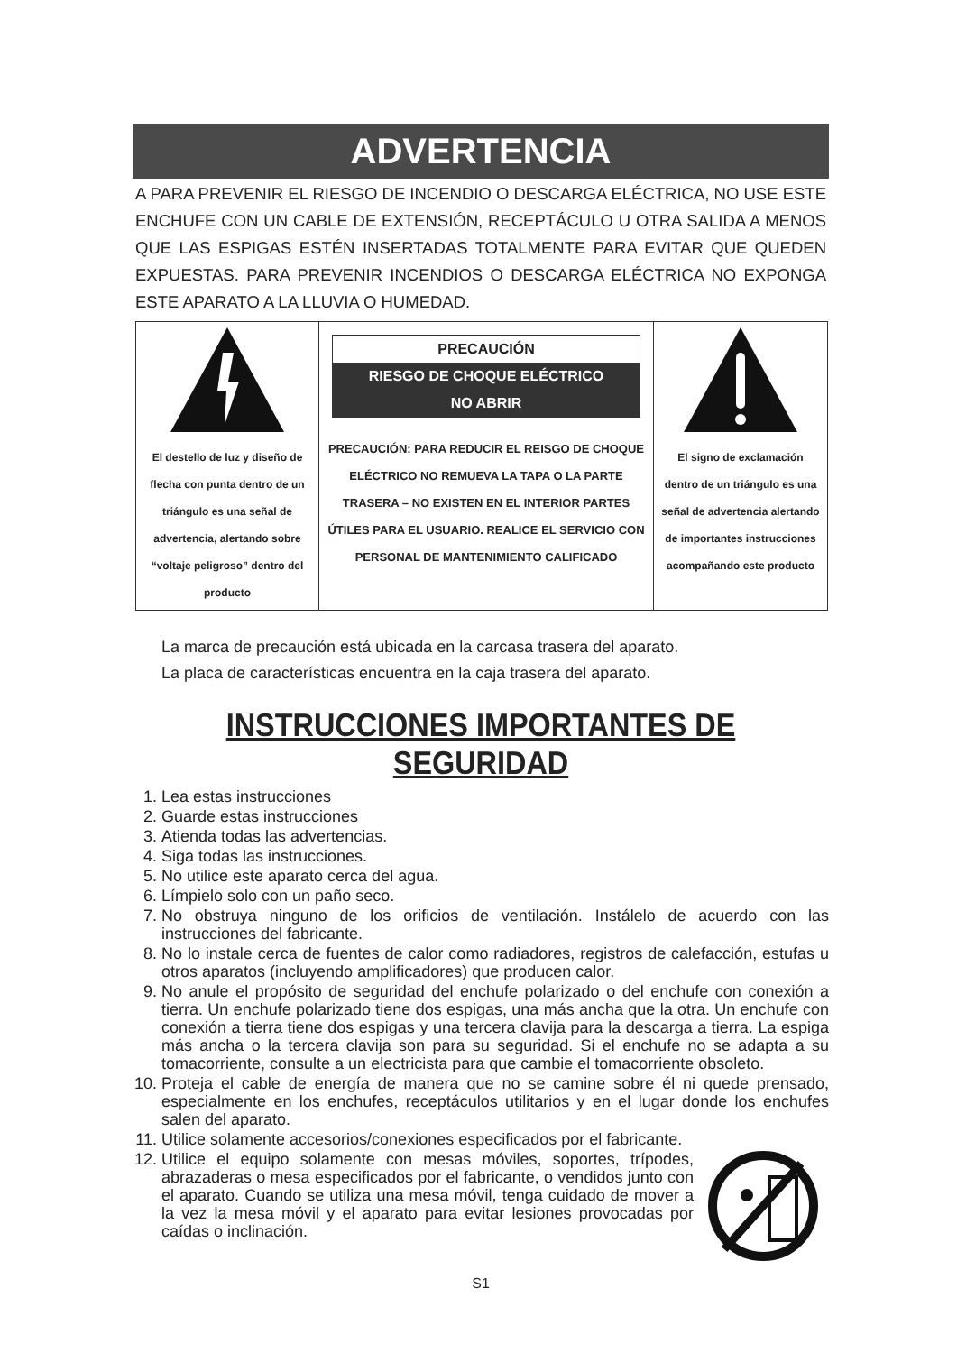ADVERTENCIA
A PARA PREVENIR EL RIESGO DE INCENDIO O DESCARGA ELÉCTRICA, NO USE ESTE ENCHUFE CON UN CABLE DE EXTENSIÓN, RECEPTÁCULO U OTRA SALIDA A MENOS QUE LAS ESPIGAS ESTÉN INSERTADAS TOTALMENTE PARA EVITAR QUE QUEDEN EXPUESTAS. PARA PREVENIR INCENDIOS O DESCARGA ELÉCTRICA NO EXPONGA ESTE APARATO A LA LLUVIA O HUMEDAD.
| El destello de luz y diseño de flecha con punta dentro de un triángulo es una señal de advertencia, alertando sobre “voltaje peligroso” dentro del producto | PRECAUCIÓN RIESGO DE CHOQUE ELÉCTRICO NO ABRIR PRECAUCIÓN: PARA REDUCIR EL REISGO DE CHOQUE ELÉCTRICO NO REMUEVA LA TAPA O LA PARTE TRASERA – NO EXISTEN EN EL INTERIOR PARTES ÚTILES PARA EL USUARIO. REALICE EL SERVICIO CON PERSONAL DE MANTENIMIENTO CALIFICADO | El signo de exclamación dentro de un triángulo es una señal de advertencia alertando de importantes instrucciones acompañando este producto |
La marca de precaución está ubicada en la carcasa trasera del aparato.
La placa de características encuentra en la caja trasera del aparato.
INSTRUCCIONES IMPORTANTES DE SEGURIDAD
1. Lea estas instrucciones
2. Guarde estas instrucciones
3. Atienda todas las advertencias.
4. Siga todas las instrucciones.
5. No utilice este aparato cerca del agua.
6. Límpielo solo con un paño seco.
7. No obstruya ninguno de los orificios de ventilación. Instálelo de acuerdo con las instrucciones del fabricante.
8. No lo instale cerca de fuentes de calor como radiadores, registros de calefacción, estufas u otros aparatos (incluyendo amplificadores) que producen calor.
9. No anule el propósito de seguridad del enchufe polarizado o del enchufe con conexión a tierra. Un enchufe polarizado tiene dos espigas, una más ancha que la otra. Un enchufe con conexión a tierra tiene dos espigas y una tercera clavija para la descarga a tierra. La espiga más ancha o la tercera clavija son para su seguridad. Si el enchufe no se adapta a su tomacorriente, consulte a un electricista para que cambie el tomacorriente obsoleto.
10. Proteja el cable de energía de manera que no se camine sobre él ni quede prensado, especialmente en los enchufes, receptáculos utilitarios y en el lugar donde los enchufes salen del aparato.
11. Utilice solamente accesorios/conexiones especificados por el fabricante.
12. Utilice el equipo solamente con mesas móviles, soportes, trípodes, abrazaderas o mesa especificados por el fabricante, o vendidos junto con el aparato. Cuando se utiliza una mesa móvil, tenga cuidado de mover a la vez la mesa móvil y el aparato para evitar lesiones provocadas por caídas o inclinación.
S1